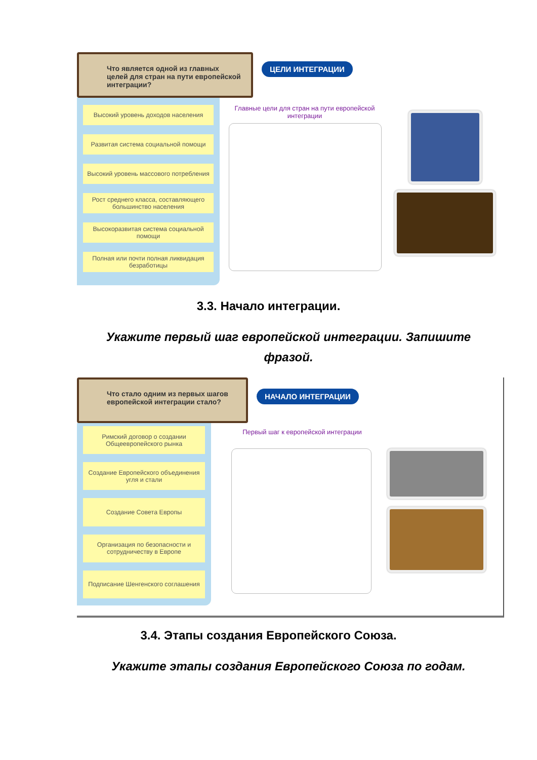Что является одной из главных целей для стран на пути европейской интеграции?
Высокий уровень доходов населения
Развитая система социальной помощи
Высокий уровень массового потребления
Рост среднего класса, составляющего большинство населения
Высокоразвитая система социальной помощи
Полная или почти полная ликвидация безработицы
ЦЕЛИ ИНТЕГРАЦИИ
Главные цели для стран на пути европейской интеграции
3.3. Начало интеграции.
Укажите первый шаг европейской интеграции. Запишите фразой.
Что стало одним из первых шагов европейской интеграции стало?
Римский договор о создании Общеевропейского рынка
Создание Европейского объединения угля и стали
Создание Совета Европы
Организация по безопасности и сотрудничеству в Европе
Подписание Шенгенского соглашения
НАЧАЛО ИНТЕГРАЦИИ
Первый шаг к европейской интеграции
3.4. Этапы создания Европейского Союза.
Укажите этапы создания Европейского Союза по годам.